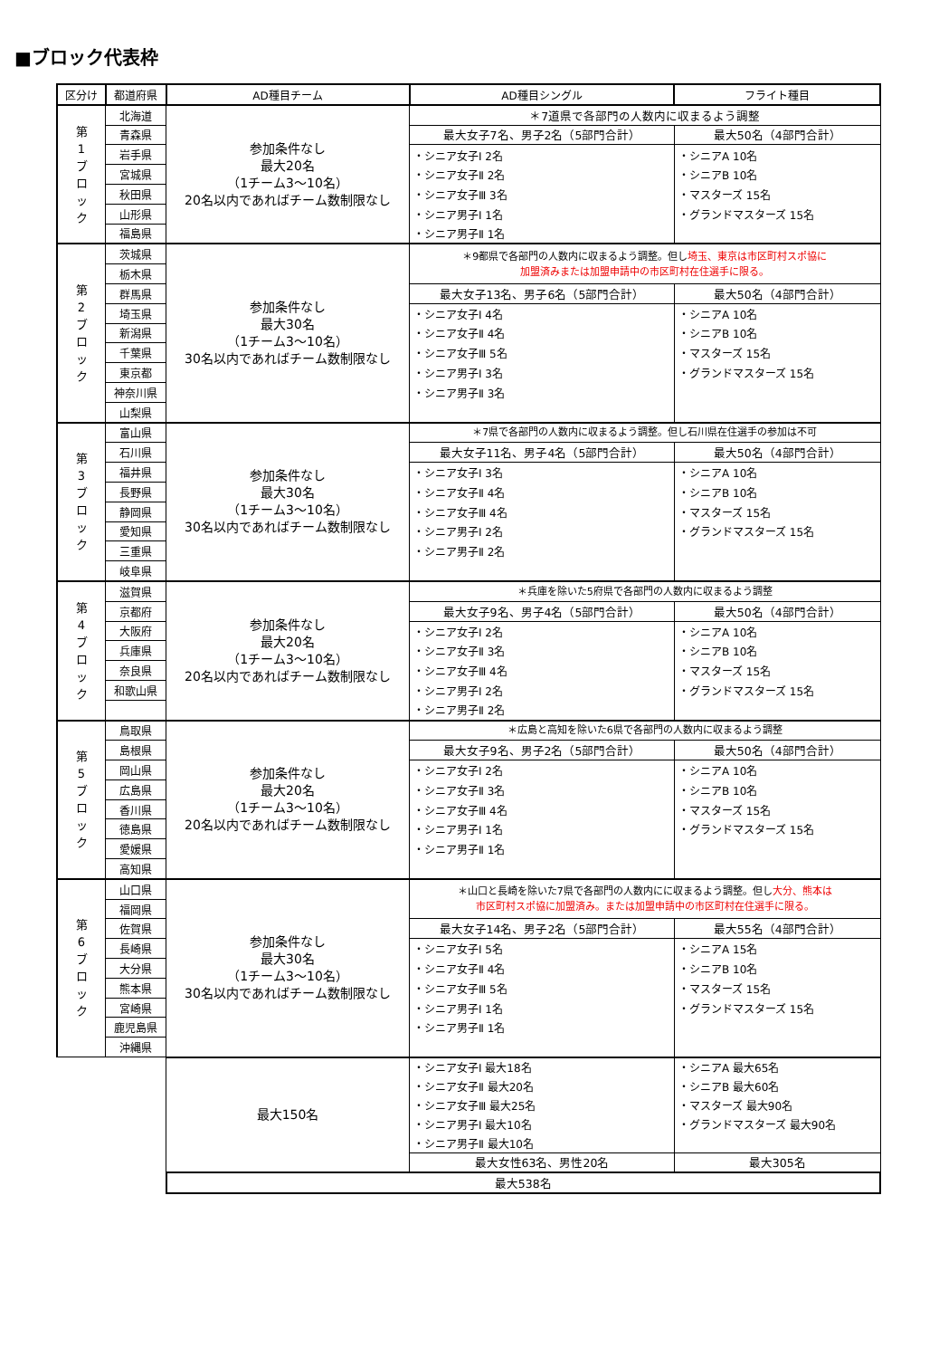■ブロック代表枠
| 区分け | 都道府県 | AD種目チーム | AD種目シングル | フライト種目 |
| --- | --- | --- | --- | --- |
| 第 1 ブ ロ ッ ク | 北海道 | 参加条件なし 最大20名 （1チーム3～10名） 20名以内であればチーム数制限なし | ＊7道県で各部門の人数内に収まるよう調整 | |
| | 青森県 | | 最大女子7名、男子2名（5部門合計） | 最大50名（4部門合計） |
| | 岩手県 | | ・シニア女子Ⅰ 2名 | ・シニアA 10名 |
| | 宮城県 | | ・シニア女子Ⅱ 2名 | ・シニアB 10名 |
| | 秋田県 | | ・シニア女子Ⅲ 3名 | ・マスターズ 15名 |
| | 山形県 | | ・シニア男子Ⅰ 1名 | ・グランドマスターズ 15名 |
| | 福島県 | | ・シニア男子Ⅱ 1名 | |
| 第 2 ブ ロ ッ ク | 茨城県 | 参加条件なし 最大30名 （1チーム3～10名） 30名以内であればチーム数制限なし | ＊9都県で各部門の人数内に収まるよう調整。但し 埼玉、東京は市区町村スポ協に 加盟済みまたは加盟申請中の市区町村在住選手に限る。 | |
| | 栃木県 | | | |
| | 群馬県 | | 最大女子13名、男子6名（5部門合計） | 最大50名（4部門合計） |
| | 埼玉県 | | ・シニア女子Ⅰ 4名 | ・シニアA 10名 |
| | 新潟県 | | ・シニア女子Ⅱ 4名 | ・シニアB 10名 |
| | 千葉県 | | ・シニア女子Ⅲ 5名 | ・マスターズ 15名 |
| | 東京都 | | ・シニア男子Ⅰ 3名 | ・グランドマスターズ 15名 |
| | 神奈川県 | | ・シニア男子Ⅱ 3名 | |
| | 山梨県 | | | |
| 第 3 ブ ロ ッ ク | 富山県 | 参加条件なし 最大30名 （1チーム3～10名） 30名以内であればチーム数制限なし | ＊7県で各部門の人数内に収まるよう調整。但し石川県在住選手の参加は不可 | |
| | 石川県 | | 最大女子11名、男子4名（5部門合計） | 最大50名（4部門合計） |
| | 福井県 | | ・シニア女子Ⅰ 3名 | ・シニアA 10名 |
| | 長野県 | | ・シニア女子Ⅱ 4名 | ・シニアB 10名 |
| | 静岡県 | | ・シニア女子Ⅲ 4名 | ・マスターズ 15名 |
| | 愛知県 | | ・シニア男子Ⅰ 2名 | ・グランドマスターズ 15名 |
| | 三重県 | | ・シニア男子Ⅱ 2名 | |
| | 岐阜県 | | | |
| 第 4 ブ ロ ッ ク | 滋賀県 | 参加条件なし 最大20名 （1チーム3～10名） 20名以内であればチーム数制限なし | ＊兵庫を除いた5府県で各部門の人数内に収まるよう調整 | |
| | 京都府 | | 最大女子9名、男子4名（5部門合計） | 最大50名（4部門合計） |
| | 大阪府 | | ・シニア女子Ⅰ 2名 | ・シニアA 10名 |
| | 兵庫県 | | ・シニア女子Ⅱ 3名 | ・シニアB 10名 |
| | 奈良県 | | ・シニア女子Ⅲ 4名 | ・マスターズ 15名 |
| | 和歌山県 | | ・シニア男子Ⅰ 2名 | ・グランドマスターズ 15名 |
| | | | ・シニア男子Ⅱ 2名 | |
| 第 5 ブ ロ ッ ク | 鳥取県 | 参加条件なし 最大20名 （1チーム3～10名） 20名以内であればチーム数制限なし | ＊広島と高知を除いた6県で各部門の人数内に収まるよう調整 | |
| | 島根県 | | 最大女子9名、男子2名（5部門合計） | 最大50名（4部門合計） |
| | 岡山県 | | ・シニア女子Ⅰ 2名 | ・シニアA 10名 |
| | 広島県 | | ・シニア女子Ⅱ 3名 | ・シニアB 10名 |
| | 香川県 | | ・シニア女子Ⅲ 4名 | ・マスターズ 15名 |
| | 徳島県 | | ・シニア男子Ⅰ 1名 | ・グランドマスターズ 15名 |
| | 愛媛県 | | ・シニア男子Ⅱ 1名 | |
| | 高知県 | | | |
| 第 6 ブ ロ ッ ク | 山口県 | 参加条件なし 最大30名 （1チーム3～10名） 30名以内であればチーム数制限なし | ＊山口と長崎を除いた7県で各部門の人数内にに収まるよう調整。但し 大分、熊本は 市区町村スポ協に加盟済み。または加盟申請中の市区町村在住選手に限る。 | |
| | 福岡県 | | | |
| | 佐賀県 | | 最大女子14名、男子2名（5部門合計） | 最大55名（4部門合計） |
| | 長崎県 | | ・シニア女子Ⅰ 5名 | ・シニアA 15名 |
| | 大分県 | | ・シニア女子Ⅱ 4名 | ・シニアB 10名 |
| | 熊本県 | | ・シニア女子Ⅲ 5名 | ・マスターズ 15名 |
| | 宮崎県 | | ・シニア男子Ⅰ 1名 | ・グランドマスターズ 15名 |
| | 鹿児島県 | | ・シニア男子Ⅱ 1名 | |
| | 沖縄県 | | | |
| | | 最大150名 | ・シニア女子Ⅰ 最大18名 | ・シニアA 最大65名 |
| | | | ・シニア女子Ⅱ 最大20名 | ・シニアB 最大60名 |
| | | | ・シニア女子Ⅲ 最大25名 | ・マスターズ 最大90名 |
| | | | ・シニア男子Ⅰ 最大10名 | ・グランドマスターズ 最大90名 |
| | | | ・シニア男子Ⅱ 最大10名 | |
| | | | 最大女性63名、男性20名 | 最大305名 |
| | | 最大538名 | | |